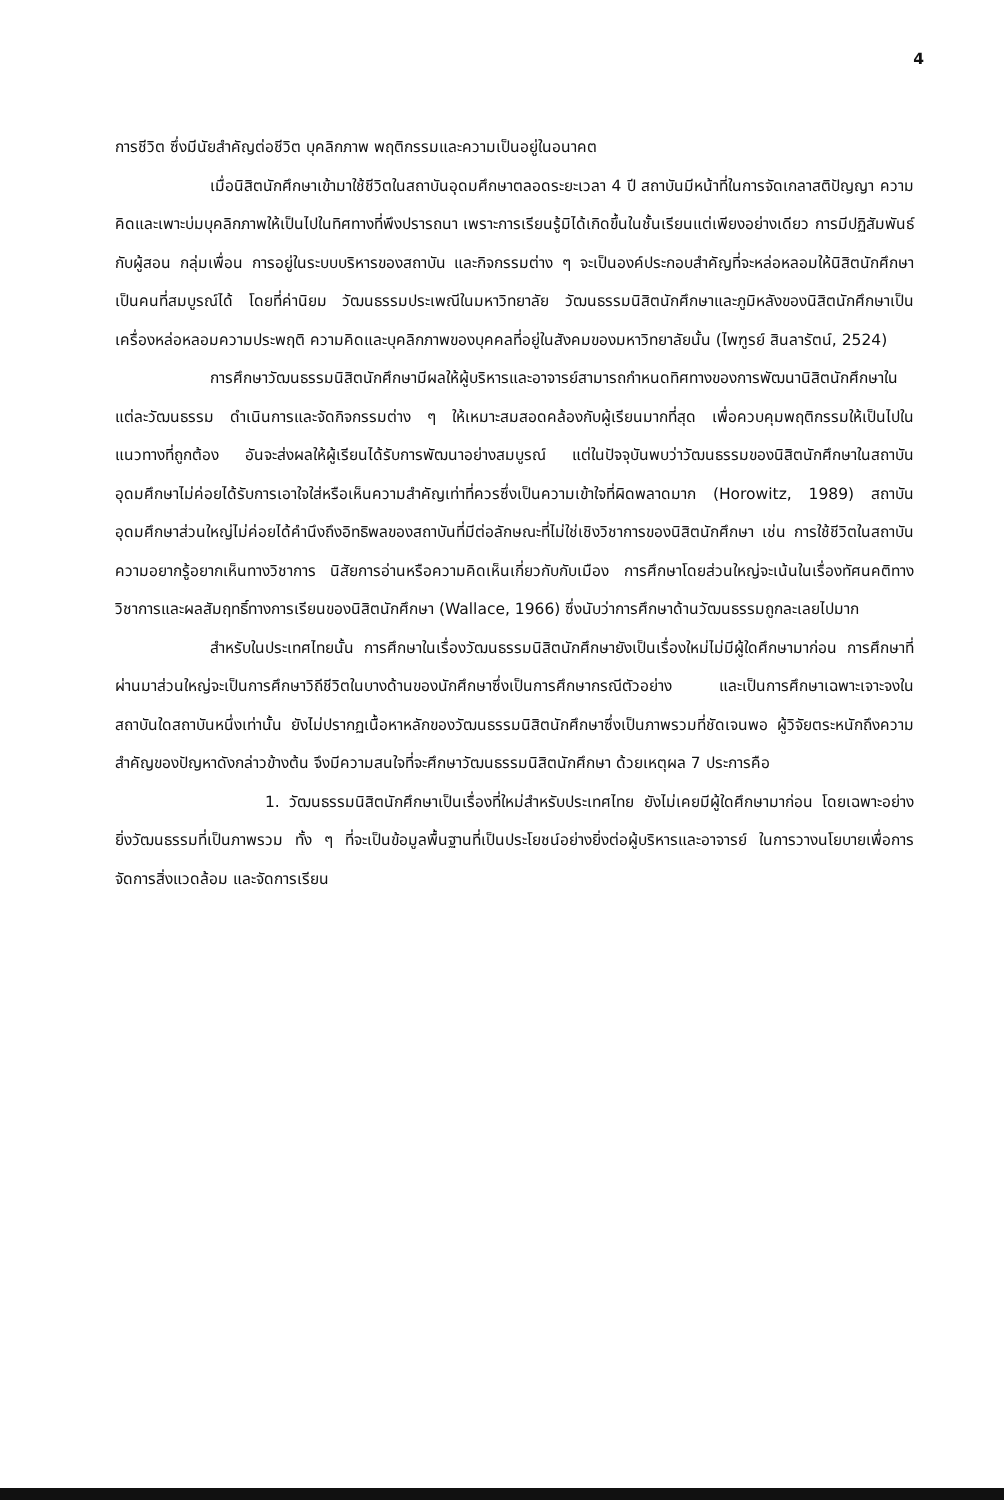4
การชีวิต ซึ่งมีนัยสำคัญต่อชีวิต บุคลิกภาพ พฤติกรรมและความเป็นอยู่ในอนาคต
เมื่อนิสิตนักศึกษาเข้ามาใช้ชีวิตในสถาบันอุดมศึกษาตลอดระยะเวลา 4 ปี สถาบันมีหน้าที่ในการจัดเกลาสติปัญญา ความคิดและเพาะบ่มบุคลิกภาพให้เป็นไปในทิศทางที่พึงปรารถนา เพราะการเรียนรู้มิได้เกิดขึ้นในชั้นเรียนแต่เพียงอย่างเดียว การมีปฏิสัมพันธ์กับผู้สอน กลุ่มเพื่อน การอยู่ในระบบบริหารของสถาบัน และกิจกรรมต่าง ๆ จะเป็นองค์ประกอบสำคัญที่จะหล่อหลอมให้นิสิตนักศึกษาเป็นคนที่สมบูรณ์ได้ โดยที่ค่านิยม วัฒนธรรมประเพณีในมหาวิทยาลัย วัฒนธรรมนิสิตนักศึกษาและภูมิหลังของนิสิตนักศึกษาเป็นเครื่องหล่อหลอมความประพฤติ ความคิดและบุคลิกภาพของบุคคลที่อยู่ในสังคมของมหาวิทยาลัยนั้น (ไพฑูรย์ สินลารัตน์, 2524)
การศึกษาวัฒนธรรมนิสิตนักศึกษามีผลให้ผู้บริหารและอาจารย์สามารถกำหนดทิศทางของการพัฒนานิสิตนักศึกษาในแต่ละวัฒนธรรม ดำเนินการและจัดกิจกรรมต่าง ๆ ให้เหมาะสมสอดคล้องกับผู้เรียนมากที่สุด เพื่อควบคุมพฤติกรรมให้เป็นไปในแนวทางที่ถูกต้อง อันจะส่งผลให้ผู้เรียนได้รับการพัฒนาอย่างสมบูรณ์ แต่ในปัจจุบันพบว่าวัฒนธรรมของนิสิตนักศึกษาในสถาบันอุดมศึกษาไม่ค่อยได้รับการเอาใจใส่หรือเห็นความสำคัญเท่าที่ควรซึ่งเป็นความเข้าใจที่ผิดพลาดมาก (Horowitz, 1989) สถาบันอุดมศึกษาส่วนใหญ่ไม่ค่อยได้คำนึงถึงอิทธิพลของสถาบันที่มีต่อลักษณะที่ไม่ใช่เชิงวิชาการของนิสิตนักศึกษา เช่น การใช้ชีวิตในสถาบัน ความอยากรู้อยากเห็นทางวิชาการ นิสัยการอ่านหรือความคิดเห็นเกี่ยวกับกับเมือง การศึกษาโดยส่วนใหญ่จะเน้นในเรื่องทัศนคติทางวิชาการและผลสัมฤทธิ์ทางการเรียนของนิสิตนักศึกษา (Wallace, 1966) ซึ่งนับว่าการศึกษาด้านวัฒนธรรมถูกละเลยไปมาก
สำหรับในประเทศไทยนั้น การศึกษาในเรื่องวัฒนธรรมนิสิตนักศึกษายังเป็นเรื่องใหม่ไม่มีผู้ใดศึกษามาก่อน การศึกษาที่ผ่านมาส่วนใหญ่จะเป็นการศึกษาวิถีชีวิตในบางด้านของนักศึกษาซึ่งเป็นการศึกษากรณีตัวอย่าง และเป็นการศึกษาเฉพาะเจาะจงในสถาบันใดสถาบันหนึ่งเท่านั้น ยังไม่ปรากฏเนื้อหาหลักของวัฒนธรรมนิสิตนักศึกษาซึ่งเป็นภาพรวมที่ชัดเจนพอ ผู้วิจัยตระหนักถึงความสำคัญของปัญหาดังกล่าวข้างต้น จึงมีความสนใจที่จะศึกษาวัฒนธรรมนิสิตนักศึกษา ด้วยเหตุผล 7 ประการคือ
1. วัฒนธรรมนิสิตนักศึกษาเป็นเรื่องที่ใหม่สำหรับประเทศไทย ยังไม่เคยมีผู้ใดศึกษามาก่อน โดยเฉพาะอย่างยิ่งวัฒนธรรมที่เป็นภาพรวม ทั้ง ๆ ที่จะเป็นข้อมูลพื้นฐานที่เป็นประโยชน์อย่างยิ่งต่อผู้บริหารและอาจารย์ ในการวางนโยบายเพื่อการจัดการสิ่งแวดล้อม และจัดการเรียน